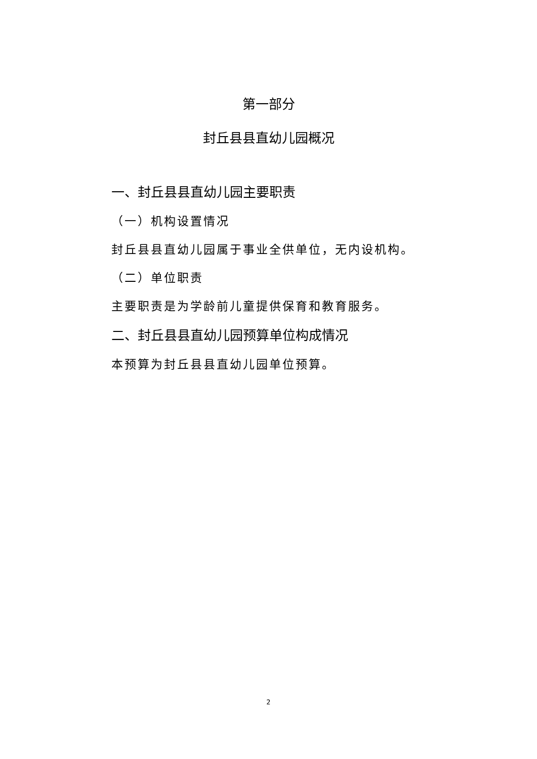第一部分
封丘县县直幼儿园概况
一、封丘县县直幼儿园主要职责
（一）机构设置情况
封丘县县直幼儿园属于事业全供单位，无内设机构。
（二）单位职责
主要职责是为学龄前儿童提供保育和教育服务。
二、封丘县县直幼儿园预算单位构成情况
本预算为封丘县县直幼儿园单位预算。
2